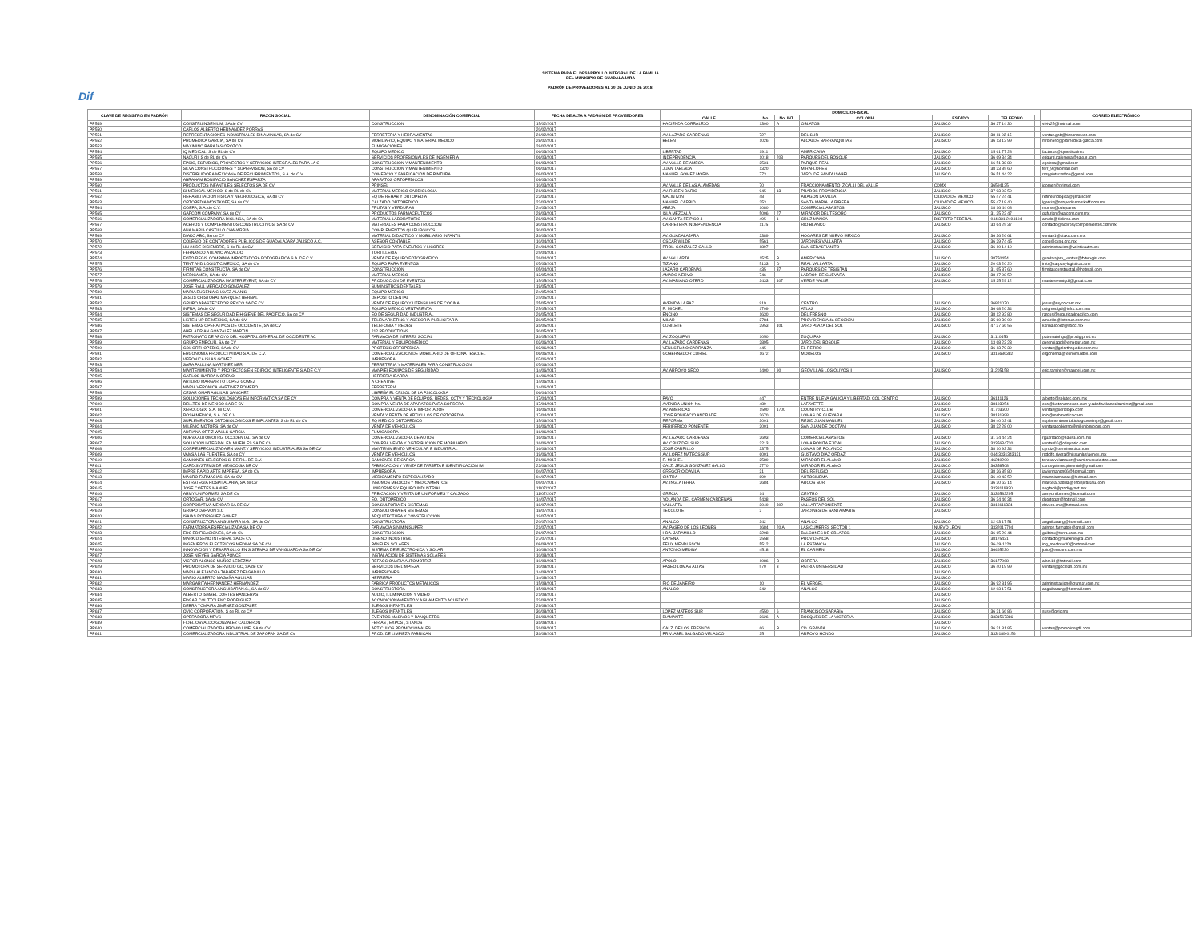Dif
SISTEMA PARA EL DESARROLLO INTEGRAL DE LA FAMILIA
DEL MUNICIPIO DE GUADALAJARA
PADRÓN DE PROVEEDORES AL 30 DE JUNIO DE 2018.
| CLAVE DE REGISTRO EN PADRÓN | RAZON SOCIAL | DENOMINACIÓN COMERCIAL | FECHA DE ALTA A PADRÓN DE PROVEEDORES | DOMICILIO FISCAL | | | | | | | CORREO ELECTRÓNICO |
| --- | --- | --- | --- | --- | --- | --- | --- | --- | --- | --- | --- |
| | | | | CALLE | No. | No. INT. | COLONIA | ESTADO | TELEFONO | | |
| PP549 | CONSTRUINGENIUM, SA de CV | CONSTRUCCION | 15/02/2017 | HACIENDA CORRALEJO | 1300 | A | OBLATOS | JALISCO | 36 27 14 30 | | viviv25@hotmail.com |
| PP550 | CARLOS ALBERTO HERNANDEZ PORRAS | | 20/02/2017 | | | | | | | | |
| PP551 | REPRESENTACIONES INDUSTRIALES DINAMINCAS, SA de CV | FERRETERIA Y HERRAMIENTAS | 21/02/2017 | AV. LAZARO CARDENAS | 727 | | DEL SUR | JALISCO | 38 11 02 15 | | ventas.gob@ridsamexico.com |
| PP552 | PROMEDICA GARCIA, SA de CV | MOBILIARIO, EQUIPO Y MATERIAL MEDICO | 28/02/2017 | BELEN | 1026 | | ALCALDE BARRANQUITAS | JALISCO | 36 13 13 99 | | mromero@promedica-garcia.com |
| PP553 | MAXIMINO BARAJAS OROZCO | FUMIGACIONES | 28/02/2017 | | | | | | | | |
| PP554 | IQ MEDICAL, S de RL de CV | EQUIPO MEDICO | 06/03/2017 | LIBERTAD | 1911 | | AMERICANA | JALISCO | 15 61 77 28 | | facturas@iqmedical.mx |
| PP555 | NACURI, S de RL de CV | SERVICIOS PROFESIONALES DE INGENIERIA | 06/03/2017 | INDEPENDENCIA | 1018 | 203 | PARQUES DEL BOSQUE | JALISCO | 36 69 34 34 | | edgard.palomera@nacuri.com |
| PP556 | EPSIC, ESTUDIOS, PROYECTOS Y SERVICIOS INTEGRALES PARA LA C | CONSTRUCCION Y MANTENIMIENTO | 06/03/2017 | AV. VALLE DE AMECA | 2531 | | PARQUE REAL | JALISCO | 16 51 38 80 | | epsicsa@gmail.com |
| PP557 | SILVA CONSTRUCCIONES Y SUPERVISION, SA de CV | CONSTRUCCION Y MANTENIMIENTO | 06/03/2017 | JUAN TABLADA | 1320 | | MIRAFLORES | JALISCO | 38 23 85 60 | | ferr_9@hotmail.com |
| PP558 | DISTRIBUIDORA MEXICANA DE RECUBRIMIENTOS, S.A. de C.V. | COMERCIO Y FABRICACION DE PINTURA | 09/03/2017 | MANUEL GOMEZ MORIN | 773 | | JARD. DE SANTA ISABEL | JALISCO | 36 51 44 22 | | rosypinturasfmc@gmail.com |
| PP559 | ABRAHAM BONIFACIO SANCHEZ ESPARZA | APARATOS ORTOPEDICOS | 09/03/2017 | | | | | | | | |
| PP560 | PRODUCTOS INFANTILES SELECTOS SA DE CV | PRINSEL | 10/03/2017 | AV. VALLE DE LAS ALAMEDAS | 70 | | FRACCIONAMIENTO IZCALLI DEL VALLE | CDMX | 36594135 | | jgomez@prinsel.com |
| PP561 | SI MEDICAL MEXICO, S de RL de CV | MATERIAL MEDICO CARDIOLOGIA | 21/03/2017 | AV. RUBEN DARIO | 945 | 13 | PRADOS PROVIDENCIA | JALISCO | 37 93 03 50 | | |
| PP562 | REHABILITACION FISICA Y NEUROLOGICA, SA de CV | EQ DE REHAB Y ORTOPEDIA | 22/03/2017 | MALINTZIN | 48 | | ARAGON LA VILLA | CIUDAD DE MEXICO | 55 47 24 41 | | refineurologica@gmail.com |
| PP563 | ORTOPEDIA MOSTKOFF, SA de CV | CALZADO ORTOPEDICO | 22/03/2017 | MANUEL CARPIO | 253 | | SANTA MARIA LA RIBERA | CIUDAD DE MEXICO | 55 47 18 40 | | lgarcia@ortopediamostkoff.com.mx |
| PP564 | ODEPA, S.A. de C.V. | FRUTAS Y VERDURAS | 24/03/2017 | ABEJA | 1080 | | COMERCIAL ABASTOS | JALISCO | 18 16 44 08 | | monse@odepa.mx |
| PP565 | GAFCOM COMPANY, SA de CV | PRODUCTOS FARMACEUTICOS | 28/03/2017 | ISLA MEZCALA | 5006 | 27 | MIRADOR DEL TESORO | JALISCO | 31 35 22 47 | | gafurlan@gafcom.com.mx |
| PP566 | COMERCIALIZADORA DICLINSA, SA de CV | MATERIAL LABORATORIO | 28/03/2017 | AV. SANTA FE PISO 4 | 495 | 1 | CRUZ MANCA | DISTRITO FEDERAL | 044 331 2494104 | | amelo@diclinsa.com |
| PP567 | ACEROS Y COMPLEMENTOS CONSTRUCTIVOS, SA de CV | MATERIALES PARA CONSTRUCCION | 30/03/2017 | CARRETERA INDEPENDENCIA | 1175 | | RIO BLANCO | JALISCO | 33 64 25 37 | | contacto@acerosycomplementos.com.mx |
| PP568 | ANA MARIA CASTILLO CHAVARRIA | COMPLEMENTOS QUIRURGICOS | 30/03/2017 | | | | | | | | |
| PP569 | DIAKO ABC, SA de CV | MATERIAL DIDACTICO Y MOBILIARIO INFANTIL | 31/03/2017 | AV. GUADALAJARA | 2389 | | HOGARES DE NUEVO MEXICO | JALISCO | 36 36 26 61 | | ventas1@diako.com.mx |
| PP570 | COLEGIO DE CONTADORES PUBLICOS DE GUADALAJARA JALISCO A.C. | ASESOR CONTABLE | 10/04/2017 | OSCAR WILDE | 5561 | | JARDINES VALLARTA | JALISCO | 36 29 74 45 | | ccpg@ccpg.org.mx |
| PP572 | UN 24 DE DICIEMBRE, S de RL de CV | SERVICIO PARA EVENTOS Y LICORES | 24/04/2017 | PROL. GONZALEZ GALLO | 1897 | | SAN SEBASTIANITO | JALISCO | 36 10 14 10 | | administracion@veinticuatro.mx |
| PP573 | FERNANDO ATILANO ANZALDO | TORTILLERIA | 25/04/2017 | | | | | | | | |
| PP574 | FOTO REGIS COMPANIA IMPORTADORA FOTOGRAFICA S.A. DE C.V. | VENTA DE EQUIPO FOTOGRAFICO | 26/04/2017 | AV. VALLARTA | 1525 | B | AMERICANA | JALISCO | 38750454 | | guadalajara_ventas@fotoregis.com |
| PP575 | TENT AND LOGISTIC MEXICO, SA de CV | EQUIPO PARA EVENTOS | 07/03/2017 | TIZIANO | 5133 | D | REAL VALLARTA | JALISCO | 20 03 20 20 | | info@carpasylogistica.com |
| PP576 | FIRMITAS CONSTRUCTA, SA de CV | CONSTRUCCIÓN | 05/04/2017 | LAZARO CARDENAS | 435 | 37 | PARQUES DE TESISTAN | JALISCO | 31 65 87 60 | | firmitasconstructa1@hotmail.com |
| PP577 | MEDICAMEX, SA de CV | MATERIAL MEDICO | 12/05/2017 | AMADO NERVO | 746 | | LADRON DE GUEVARA | JALISCO | 38 17 08 52 | | |
| PP578 | COMERCIALIZADORA MASTER EVENT, SA de CV | PRODUCCION DE EVENTOS | 15/05/2017 | AV. MARIANO OTERO | 3433 | 407 | VERDE VALLE | JALISCO | 15 25 29 12 | | mastereventgdl@gmail.com |
| PP579 | JOSE RAUL MERCADO GONZALEZ | SUMINISTROS DENTALES | 19/05/2017 | | | | | | | | |
| PP580 | MARIA EUGENIA CHAVEZ ALANIS | EQUIPO MEDICO | 24/05/2017 | | | | | | | | |
| PP581 | JESUS CRISTOBAL MARQUEZ BERNAL | DEPOSITO DENTAL | 24/05/2017 | | | | | | | | |
| PP582 | GRUPO ABASTECEDOR REYCO SA DE CV | VENTA DE EQUIPO Y UTENSILIOS DE COCINA | 25/05/2017 | AVENIDA LA PAZ | 919 | | CENTRO | JALISCO | 36821070 | | jesus@reyco.com.mx |
| PP583 | INFRA, SA de CV | EQUIPO MEDICO VENTARENTA | 25/05/2017 | R. MICHEL | 1709 | | ATLAS | JALISCO | 36 68 20 34 | | oxigmedgdl@infra.com.mx |
| PP584 | SISTEMAS DE SEGURIDAD E HIGIENE DEL PACIFICO, SA de CV | EQ DE SEGURIDAD INDUSTRIAL | 26/05/2017 | ENCINO | 1630 | | DEL FRESNO | JALISCO | 38 12 92 80 | | rarcos@seguridadpacifico.com |
| PP585 | LISTEN UP DE MEXICO, SA de CV | TELEMARKETING Y ASESORIA PUBLICITARIA | 30/05/2017 | MILAR | 2784 | | PROVIDENCIA 4a SECCION | JALISCO | 35 60 30 00 | | amurillo@listenuo.com.mx |
| PP586 | SISTEMAS OPERATIVOS DE OCCIDENTE, SA de CV | TELEFONIA Y REDES | 31/05/2017 | CUBILETE | 2953 | 101 | JARD PLAZA DEL SOL | JALISCO | 47 37 66 55 | | karina.lopez@sooc.mx |
| PP587 | ABEL ADRIAN GONZALEZ MARTIN | 212 PRODUCTIONS | 30/05/2017 | | | | | | | | |
| PP588 | PATRONATO DE APOYO DEL HOSPITAL GENERAL DE OCCIDENTE AC | FARMACIA DE INTERES SOCIAL | 31/05/2017 | AV. ZOQUIPAN | 1050 | | ZOQUIPAN | JALISCO | 31110456 | | patronatohgo@prodigy.net.mx |
| PP589 | GRUPO EMEQUR, SA de CV | MATERIAL Y EQUIPO MEDICO | 02/06/2017 | AV. LAZARO CARDENAS | 2895 | | JARD. DEL BOSQUE | JALISCO | 13 68 23 23 | | gerenciagdl@emequr.com.mx |
| PP590 | GDL ORTHOPEDIC, SA de CV | PROTESIS ORTOPEDICA | 02/06/2017 | VENUSTIANO CARRANZA | 445 | | EL RETIRO | JALISCO | 36 13 79 39 | | ventas@gdlorthopedic.com.mx |
| PP591 | ERGONOMIA PRODUCTIVIDAD S.A. DE C.V. | COMERCIALIZACION DE MOBILIARIO DE OFICINA , ESCUEL | 06/06/2017 | GOBERNADOR CURIEL | 1672 | | MORELOS | JALISCO | 3315686382 | | ergonomia@tecnomueble.com |
| PP592 | VERONICA ISLAS GOMEZ | IMPRESORA | 07/06/2017 | | | | | | | | |
| PP593 | SARA PAULINA MARTINEZ NERI | FERRETERIA Y MATERIALES PARA CONSTRUCCION | 07/06/2017 | | | | | | | | |
| PP594 | MANTENIMIENTO Y PROYECTOS EN EDIFICIO INTELIGENTE S.A DE C.V | MANPIEI EQUIPOS DE SEGURIDAD | 14/06/2017 | AV. ARROYO SECO | 1400 | 90 | GEOVILLAS LOS OLIVOS II | JALISCO | 31205158 | | eric.ramirez@manpei.com.mx |
| PP595 | CARLOS IBARRA MORENO | HERRERIA IBARRA | 14/06/2017 | | | | | | | | |
| PP596 | ARTURO MARGARITO LOPEZ GOMEZ | A CREATIVE | 14/06/2017 | | | | | | | | |
| PP597 | MARIA VERONICA MARTINEZ ROMERO | FERRETERIA | 14/06/2017 | | | | | | | | |
| PP598 | CESAR OMAR AGUILAR SANCHEZ | LIBREÑA EL CRISOL DE LA PSICOLOGIA | 06/04/2017 | | | | | | | | |
| PP599 | SOLUCIONES TECNOLOGICAS EN INFORMATICA SA DE CV | COMPRA Y VENTA DE EQUIPOS, REDES, CCTV Y TECNOLOGIA | 17/04/2017 | PAVO | 447 | | ENTRE NUEVA GALICIA Y LIBERTAD, COL CENTRO | JALISCO | 36141126 | | alberto@solutec.com.mx |
| PP600 | BELLTEC DE MEXICO SA DE CV | COMPRA VENTA DE APARATOS PARA SORDERA | 17/04/2017 | AVENIDA UNIÓN No. | 489 | | LAFAYETTE | JALISCO | 38103954 | | ceo@beltonemexico.com y adolfovillarrealramirez@gmail.com |
| PP601 | XEROLOGIX, S.A. de C.V. | COMERCIALIZADORA E IMPORTADOR | 16/06/2016 | AV. AMERICAS | 1500 | 1700 | COUNTRY CLUB | JALISCO | 41703600 | | ventas@xerologix.com |
| PP602 | ROSH MEDICA, S.A. DE C.V. | VENTA Y RENTA DE ARTICULOS DE ORTOPEDIA | 17/04/2017 | JOSE BONIFACIO ANDRADE | 2670 | | LOMAS DE GUEVARA | JALISCO | 38131998 | | info@roshmedica.com |
| PP603 | SUPLEMENTOS ORTOBIOLOGICOS E IMPLANTES, S de RL de CV | EQ MEDICO ORTOPEDICO | 15/06/2017 | REFORMA | 3001 | | RESID JUAN MANUEL | JALISCO | 36 40 03 41 | | suplementosortobiologicoseimpl@gmail.com |
| PP604 | MILENIO MOTORS, SA de CV | VENTA DE VEHICULOS | 16/06/2017 | PERIFERICO PONIENTE | 2001 | | SAN JUAN DE OCOTAN | JALISCO | 38 32 28 00 | | ventasagobierno@mileniomotors.com |
| PP605 | ADRIANA ORTIZ WALLS GARCIA | FUMIGADORA | 16/06/2017 | | | | | | | | |
| PP606 | NUEVA AUTOMOTRIZ OCCIDENTAL, SA de CV | COMERCIALIZADORA DE AUTOS | 16/06/2017 | AV. LAZARO CARDENAS | 2603 | | COMERCIAL ABASTOS | JALISCO | 31 34 44 24 | | rguardado@naosa.com.mx |
| PP607 | SOLUCION INTEGRAL EN MUEBLES SA DE CV | COMPRA VENTA Y DISTRIBUCION DE MOBILIARIO | 16/06/2017 | AV. CRUZ DEL SUR | 3213 | | LOMA BONITA EJIDAL | JALISCO | 3335634730 | | ventas02@ofispazio.com |
| PP608 | CORP.ESPECIALIZADA EN MANT.Y SERVICIOS INDUSTRIALES SA DE CV | MANTENIMIENTO VEHICULAR E INDUSTRIAL | 16/06/2017 | JOSE CARRILLO | 3375 | | LOMAS DE POLANCO | JALISCO | 38 10 93 34 | | cpruiz@cemsimexico.com |
| PP609 | VAMSA LAS FUENTES, SA de CV | VENTA DE VEHICULOS | 19/06/2017 | AV. LOPEZ MATEOS SUR | 6001 | | GUSTAVO DIAZ ORDAZ | JALISCO | 044 3331343131 | | rodolfo.rivera@nissanlasfuentes.mx |
| PP610 | CAMIONES SELECTOS S. DE R.L. DE C.V. | CAMIONES DE CARGA | 21/06/2017 | R. MICHEL | 2580 | | MIRADOR EL ALAMO | JALISCO | 46240200 | | teresa.velazquez@camionesselectos.com |
| PP611 | CARD SYSTEMS DE MEXICO SA DE CV | FABRICACION Y VENTA DE TARJETA E IDENTIFICACION IM | 22/06/2017 | CALZ. JESUS GONZALEZ GALLO | 2770 | | MIRADOR EL ALAMO | JALISCO | 36358508 | | cardsystems.pimentel@gmail.com |
| PP612 | IMPRE RAPID ARTE IMPRESA, SA de CV | IMPRESORA | 04/07/2017 | GREGORIO DAVILA | 21 | | DEL REFUGIO | JALISCO | 38 26 85 80 | | javiermanon66@hotmail.com |
| PP613 | MACRO FARMACIAS, SA de CV | MEDICAMENTO ESPECIALIZADO | 04/07/2017 | CINTRA | 899 | | AUTOCINEMA | JALISCO | 36 40 42 52 | | macrofarmacias@hotmail.com |
| PP614 | ESTRATEGIA HOSPITALARIA, SA de CV | INSUMOS MEDICOS Y MEDICAMENTOS | 05/07/2017 | AV. INGLATERRA | 2684 | | ARCOS SUR | JALISCO | 36 30 62 14 | | marcela.padilla@ehospitalaria.com |
| PP615 | JOSE CORTES MANUEL | UNIFORMES Y EQUIPO INDUSTRIAL | 11/07/2017 | | | | | | 3338119930 | | segfacil@prodigy.net.mx |
| PP616 | ARMY UNIFORMES SA DE CV | FRBICACION Y VENTA DE UNIFORMES Y CALZADO | 11/07/2017 | GRECIA | 14 | | CENTRO | JALISCO | 3336582295 | | armyuniformes@hotmail.com |
| PP617 | ORTOGAR, SA de CV | EQ. ORTOPEDICO | 14/07/2017 | YOLANDA DEL CARMEN CARDENAS | 5438 | | PASEOS DEL SOL | JALISCO | 36 34 46 34 | | dgortogar@hotmail.com |
| PP618 | CORPORATIVA MEXDAR SA DE CV | CONSULTORIA EN SISTEMAS | 18/07/2017 | VALLARTA | 3040 | 302 | VALLARTA PONIENTE | JALISCO | 3318111324 | | drivera.cne@hotmail.com |
| PP619 | GRUPO DAHVON S.C | CONSULTORIA EN SISTEMAS | 18/07/2017 | TECOLOTE | 2 | | JARDINES DE SANTA MARIA | JALISCO | | | |
| PP620 | ISAIAS RODRIGUEZ GOMEZ | ARQUITECTURA Y CONSTRUCCION | 19/07/2017 | | | | | | | | |
| PP621 | CONSTRUCTORA ANGUIBARA N.G., SA de CV | CONSTRUCTORA | 20/07/2017 | ANALCO | 342 | | ANALCO | JALISCO | 12 03 17 51 | | anguibarang@hotmail.com |
| PP622 | FARMATORBA ESPECIALIZADA SA DE CV | FARMACIA SIN MINISUPER | 21/07/2017 | AV. PASEO DE LOS LEONES | 1684 | 20 A | LAS CUMBRES SECTOR 1 | NUEVO LEON | 3332017794 | | admon.farmatob@gmail.com |
| PP623 | EDC EDIFICACIONES, SA de CV | CONSTRUCCION | 26/07/2017 | HDA. JARAMILLO | 3208 | | BALCONES DE OBLATOS | JALISCO | 36 65 20 44 | | galbino@terra.com.mx |
| PP624 | MARK DISENO INTEGRAL SA DE CV | DISENO INDUSTRIAL | 27/07/2017 | CAYENA | 2558 | | PROVIDENCIA | JALISCO | 38175431 | | contacto@markintegral.com |
| PP625 | INGENIEROS ELECTRICOS MEDINA SA DE CV | PANELES SOLARES | 08/08/2017 | FELIX MENDLSSON | 5512 | | LA ESTANCIA | JALISCO | 36-29-1229 | | ing_medinav30@hotmail.com |
| PP626 | INNOVACION Y DESARROLLO EN SISTEMAS DE VANGUARDIA SA DE CV | SISTEMA DE ELECTRONICA Y SOLAR | 10/08/2017 | ANTONIO MEDINA | 4518 | | EL CARMEN | JALISCO | 36465230 | | julio@emcom.com.mx |
| PP627 | JOSE NIEVES GARCIA PONCE | INSTALACION DE SISTEMAS SOLARES | 10/08/2017 | | | | | JALISCO | | | |
| PP628 | VICTOR ALONSO MUÑOZ LEDEZMA | REFACCIONARIA AUTOMOTRIZ | 10/08/2017 | APOLO | 1086 | B | OBRERA | JALISCO | 36177068 | | alon.18@hotmail.com |
| PP629 | PROMOTORA DE SERVICIO GC, SA de CV | SERVICIOS DE LIMPIEZA | 10/08/2017 | PASEO LOMAS ALTAS | 570 | 3 | PATRIA UNIVERSIDAD | JALISCO | 36 40 19 99 | | ventas@goclean.com.mx |
| PP630 | MARIA ALEJANDRA TABAREZ DELGADILLO | IMPRESIONES | 14/08/2017 | | | | | JALISCO | | | |
| PP631 | MARIO ALBERTO MAGAÑA AGUILAR | HERRERIA | 14/08/2017 | | | | | JALISCO | | | |
| PP632 | MARGARITA HERNANDEZ HERNANDEZ | FABRICA PRODUCTOS METALICOS | 15/08/2017 | RIO DE JANEIRO | 10 | | EL VERGEL | JALISCO | 36 92 81 95 | | administracion@crumar.com.mx |
| PP633 | CONSTRUCTORA ANGUIBARAN.G., SA de CV | CONSTRUCTORA | 15/08/2017 | ANALCO | 342 | | ANALCO | JALISCO | 12 03 17 51 | | anguibarang@hotmail.com |
| PP634 | ALBERTO ISMAEL CORTES BANDERAS | AUDIO, ILUMINACION Y VIDEO | 21/08/2017 | | | | | JALISCO | | | |
| PP635 | EDGAR COUTTOLENC RODRIGUEZ | ACONDICIONAMIENTO Y AISLAMIENTO ACUSTICO | 23/08/2017 | | | | | JALISCO | | | |
| PP636 | DEBRA YOMAIRA JIMENEZ GONZALEZ | JUEGOS INFANTILES | 29/08/2017 | | | | | JALISCO | | | |
| PP637 | QVIC CORPORATION, S de RL de CV | JUEGOS INFANTILES | 30/08/2017 | LOPEZ MATEOS SUR | 4550 | 6 | FRANCISCO SARABIA | JALISCO | 36 31 66 86 | | susy@qvic.mx |
| PP638 | OPERADORA MRVS | EVENTOS MASIVOS Y BANQUETES | 31/08/2017 | DIAMANTE | 2626 | A | BOSQUES DE LA VICTORIA | JALISCO | 3331567386 | | |
| PP639 | FIDEL OSVALDO GONZALEZ CALDERON | FERIAS , EXPOS , STANDS | 31/08/2017 | | | | | JALISCO | | | |
| PP640 | COMERCIALIZADORA PROMO LINE, SA de CV | ARTICULOS PROMOCIONALES | 31/08/2017 | CALZ. DE LOS FRESNOS | 66 | B | CD. GRANJA | JALISCO | 36 31 81 85 | | ventas@promolinegdl.com |
| PP641 | COMERCIALIZADORA INDUSTRIAL DE ZAPOPAN SA DE CV | PROD. DE LIMPIEZA FABRICAN | 31/08/2017 | PRIV. ABEL SALGADO VELASCO | 35 | | ARROYO HONDO | JALISCO | 333-189-0156 | | |